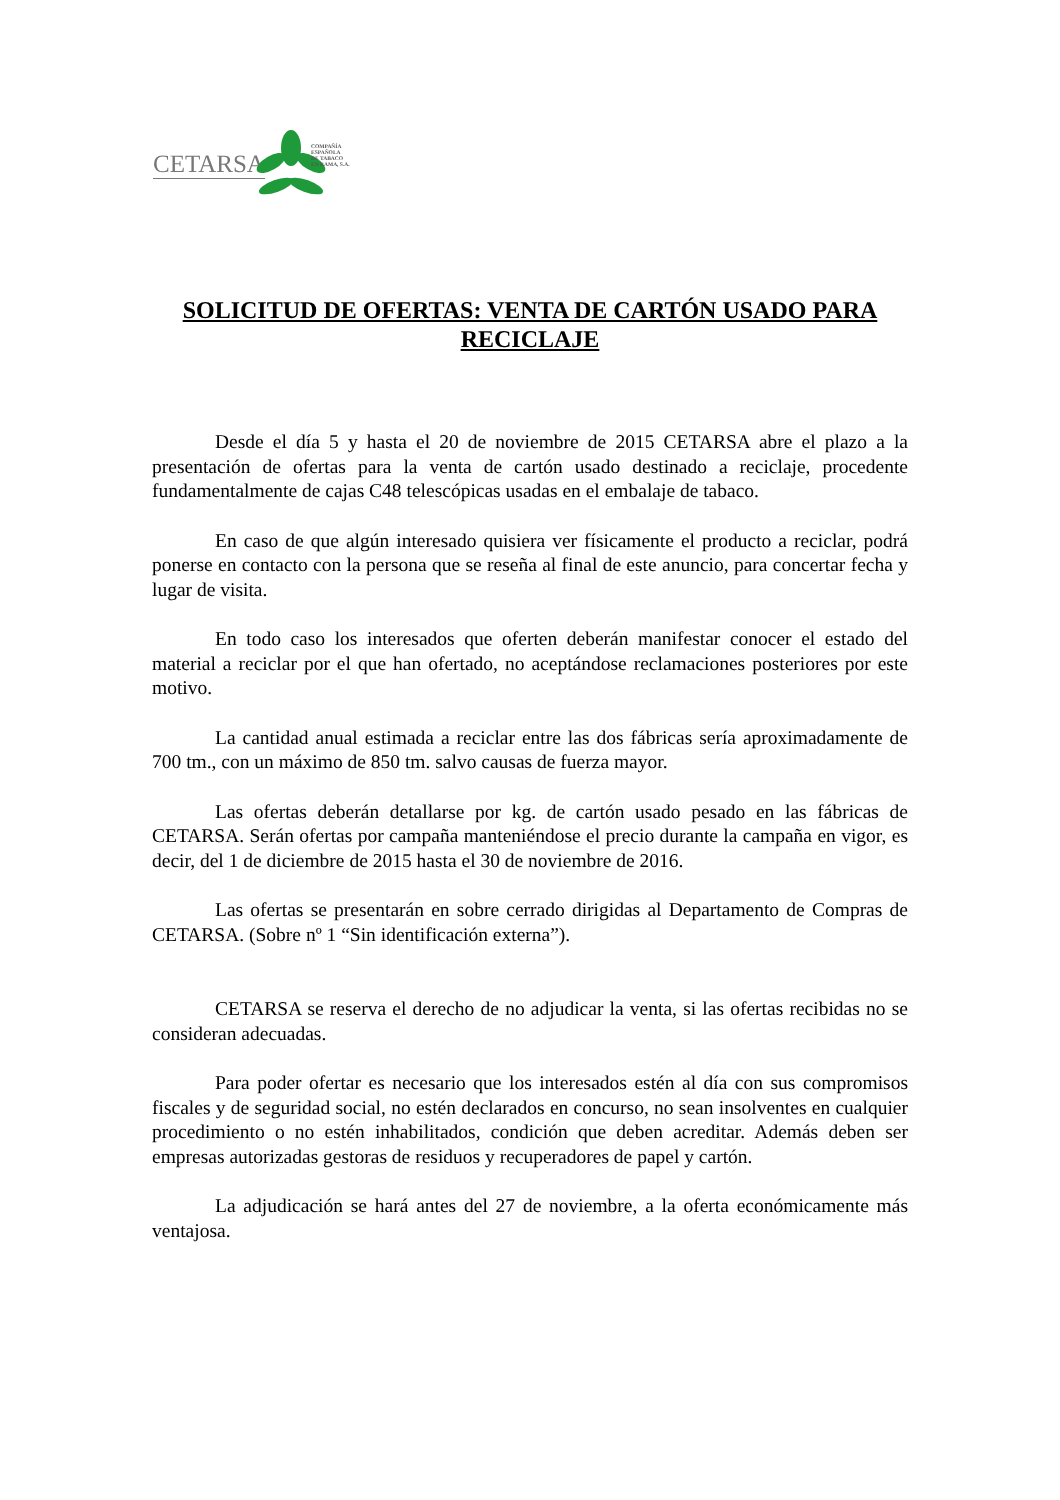CETARSA
COMPAÑÍA
ESPAÑOLA
DE TABACO
EN RAMA, S.A.
SOLICITUD DE OFERTAS: VENTA DE CARTÓN USADO PARA RECICLAJE
Desde el día 5 y hasta el 20 de noviembre de 2015 CETARSA abre el plazo a la presentación de ofertas para la venta de cartón usado destinado a reciclaje, procedente fundamentalmente de cajas C48 telescópicas usadas en el embalaje de tabaco.
En caso de que algún interesado quisiera ver físicamente el producto a reciclar, podrá ponerse en contacto con la persona que se reseña al final de este anuncio, para concertar fecha y lugar de visita.
En todo caso los interesados que oferten deberán manifestar conocer el estado del material a reciclar por el que han ofertado, no aceptándose reclamaciones posteriores por este motivo.
La cantidad anual estimada a reciclar entre las dos fábricas sería aproximadamente de 700 tm., con un máximo de 850 tm. salvo causas de fuerza mayor.
Las ofertas deberán detallarse por kg. de cartón usado pesado en las fábricas de CETARSA. Serán ofertas por campaña manteniéndose el precio durante la campaña en vigor, es decir, del 1 de diciembre de 2015 hasta el 30 de noviembre de 2016.
Las ofertas se presentarán en sobre cerrado dirigidas al Departamento de Compras de CETARSA. (Sobre nº 1 “Sin identificación externa”).
CETARSA se reserva el derecho de no adjudicar la venta, si las ofertas recibidas no se consideran adecuadas.
Para poder ofertar es necesario que los interesados estén al día con sus compromisos fiscales y de seguridad social, no estén declarados en concurso, no sean insolventes en cualquier procedimiento o no estén inhabilitados, condición que deben acreditar. Además deben ser empresas autorizadas gestoras de residuos y recuperadores de papel y cartón.
La adjudicación se hará antes del 27 de noviembre, a la oferta económicamente más ventajosa.